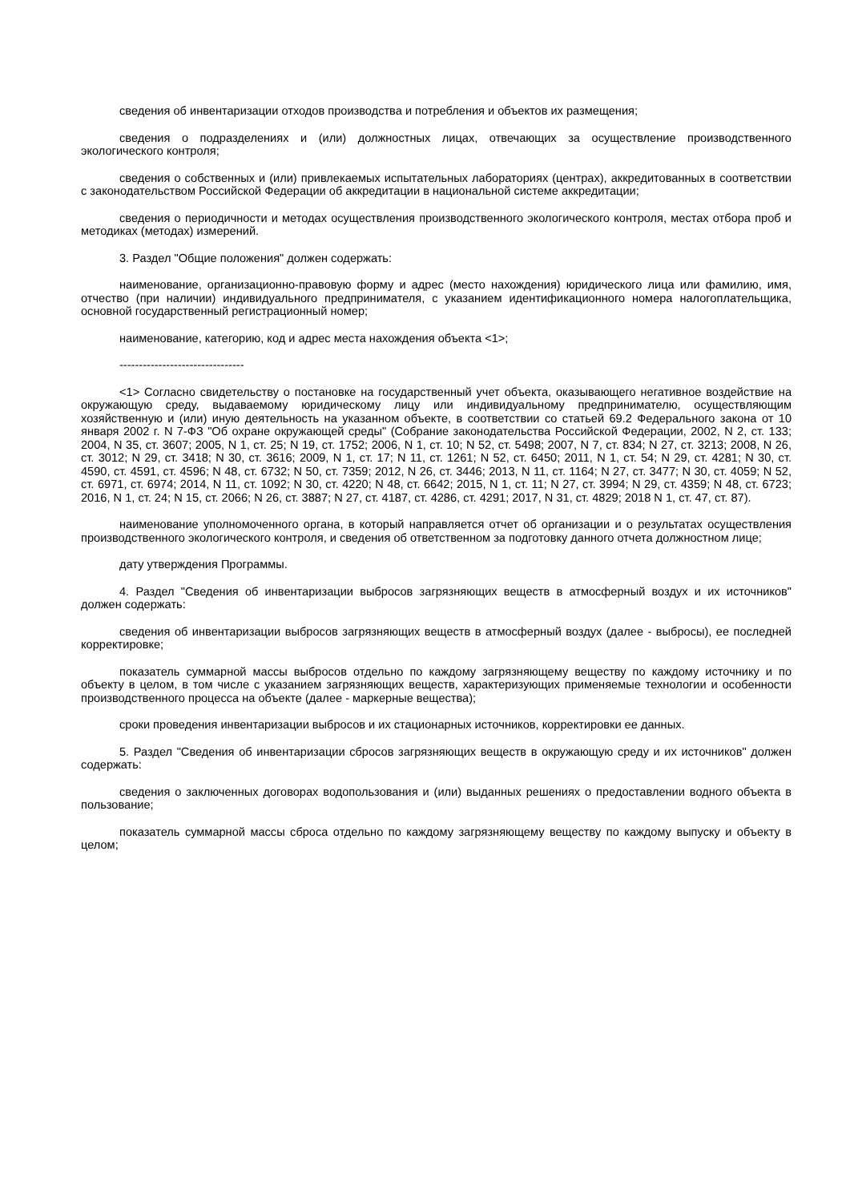сведения об инвентаризации отходов производства и потребления и объектов их размещения;
сведения о подразделениях и (или) должностных лицах, отвечающих за осуществление производственного экологического контроля;
сведения о собственных и (или) привлекаемых испытательных лабораториях (центрах), аккредитованных в соответствии с законодательством Российской Федерации об аккредитации в национальной системе аккредитации;
сведения о периодичности и методах осуществления производственного экологического контроля, местах отбора проб и методиках (методах) измерений.
3. Раздел "Общие положения" должен содержать:
наименование, организационно-правовую форму и адрес (место нахождения) юридического лица или фамилию, имя, отчество (при наличии) индивидуального предпринимателя, с указанием идентификационного номера налогоплательщика, основной государственный регистрационный номер;
наименование, категорию, код и адрес места нахождения объекта <1>;
--------------------------------
<1> Согласно свидетельству о постановке на государственный учет объекта, оказывающего негативное воздействие на окружающую среду, выдаваемому юридическому лицу или индивидуальному предпринимателю, осуществляющим хозяйственную и (или) иную деятельность на указанном объекте, в соответствии со статьей 69.2 Федерального закона от 10 января 2002 г. N 7-ФЗ "Об охране окружающей среды" (Собрание законодательства Российской Федерации, 2002, N 2, ст. 133; 2004, N 35, ст. 3607; 2005, N 1, ст. 25; N 19, ст. 1752; 2006, N 1, ст. 10; N 52, ст. 5498; 2007, N 7, ст. 834; N 27, ст. 3213; 2008, N 26, ст. 3012; N 29, ст. 3418; N 30, ст. 3616; 2009, N 1, ст. 17; N 11, ст. 1261; N 52, ст. 6450; 2011, N 1, ст. 54; N 29, ст. 4281; N 30, ст. 4590, ст. 4591, ст. 4596; N 48, ст. 6732; N 50, ст. 7359; 2012, N 26, ст. 3446; 2013, N 11, ст. 1164; N 27, ст. 3477; N 30, ст. 4059; N 52, ст. 6971, ст. 6974; 2014, N 11, ст. 1092; N 30, ст. 4220; N 48, ст. 6642; 2015, N 1, ст. 11; N 27, ст. 3994; N 29, ст. 4359; N 48, ст. 6723; 2016, N 1, ст. 24; N 15, ст. 2066; N 26, ст. 3887; N 27, ст. 4187, ст. 4286, ст. 4291; 2017, N 31, ст. 4829; 2018 N 1, ст. 47, ст. 87).
наименование уполномоченного органа, в который направляется отчет об организации и о результатах осуществления производственного экологического контроля, и сведения об ответственном за подготовку данного отчета должностном лице;
дату утверждения Программы.
4. Раздел "Сведения об инвентаризации выбросов загрязняющих веществ в атмосферный воздух и их источников" должен содержать:
сведения об инвентаризации выбросов загрязняющих веществ в атмосферный воздух (далее - выбросы), ее последней корректировке;
показатель суммарной массы выбросов отдельно по каждому загрязняющему веществу по каждому источнику и по объекту в целом, в том числе с указанием загрязняющих веществ, характеризующих применяемые технологии и особенности производственного процесса на объекте (далее - маркерные вещества);
сроки проведения инвентаризации выбросов и их стационарных источников, корректировки ее данных.
5. Раздел "Сведения об инвентаризации сбросов загрязняющих веществ в окружающую среду и их источников" должен содержать:
сведения о заключенных договорах водопользования и (или) выданных решениях о предоставлении водного объекта в пользование;
показатель суммарной массы сброса отдельно по каждому загрязняющему веществу по каждому выпуску и объекту в целом;